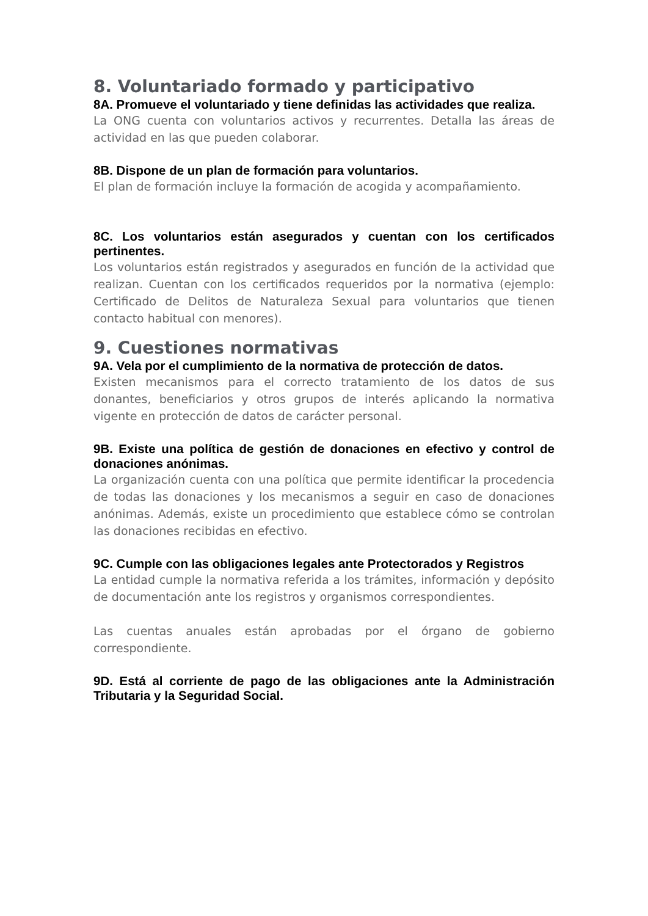8. Voluntariado formado y participativo
8A. Promueve el voluntariado y tiene definidas las actividades que realiza.
La ONG cuenta con voluntarios activos y recurrentes. Detalla las áreas de actividad en las que pueden colaborar.
8B. Dispone de un plan de formación para voluntarios.
El plan de formación incluye la formación de acogida y acompañamiento.
8C. Los voluntarios están asegurados y cuentan con los certificados pertinentes.
Los voluntarios están registrados y asegurados en función de la actividad que realizan. Cuentan con los certificados requeridos por la normativa (ejemplo: Certificado de Delitos de Naturaleza Sexual para voluntarios que tienen contacto habitual con menores).
9. Cuestiones normativas
9A. Vela por el cumplimiento de la normativa de protección de datos.
Existen mecanismos para el correcto tratamiento de los datos de sus donantes, beneficiarios y otros grupos de interés aplicando la normativa vigente en protección de datos de carácter personal.
9B. Existe una política de gestión de donaciones en efectivo y control de donaciones anónimas.
La organización cuenta con una política que permite identificar la procedencia de todas las donaciones y los mecanismos a seguir en caso de donaciones anónimas. Además, existe un procedimiento que establece cómo se controlan las donaciones recibidas en efectivo.
9C. Cumple con las obligaciones legales ante Protectorados y Registros
La entidad cumple la normativa referida a los trámites, información y depósito de documentación ante los registros y organismos correspondientes.
Las cuentas anuales están aprobadas por el órgano de gobierno correspondiente.
9D. Está al corriente de pago de las obligaciones ante la Administración Tributaria y la Seguridad Social.